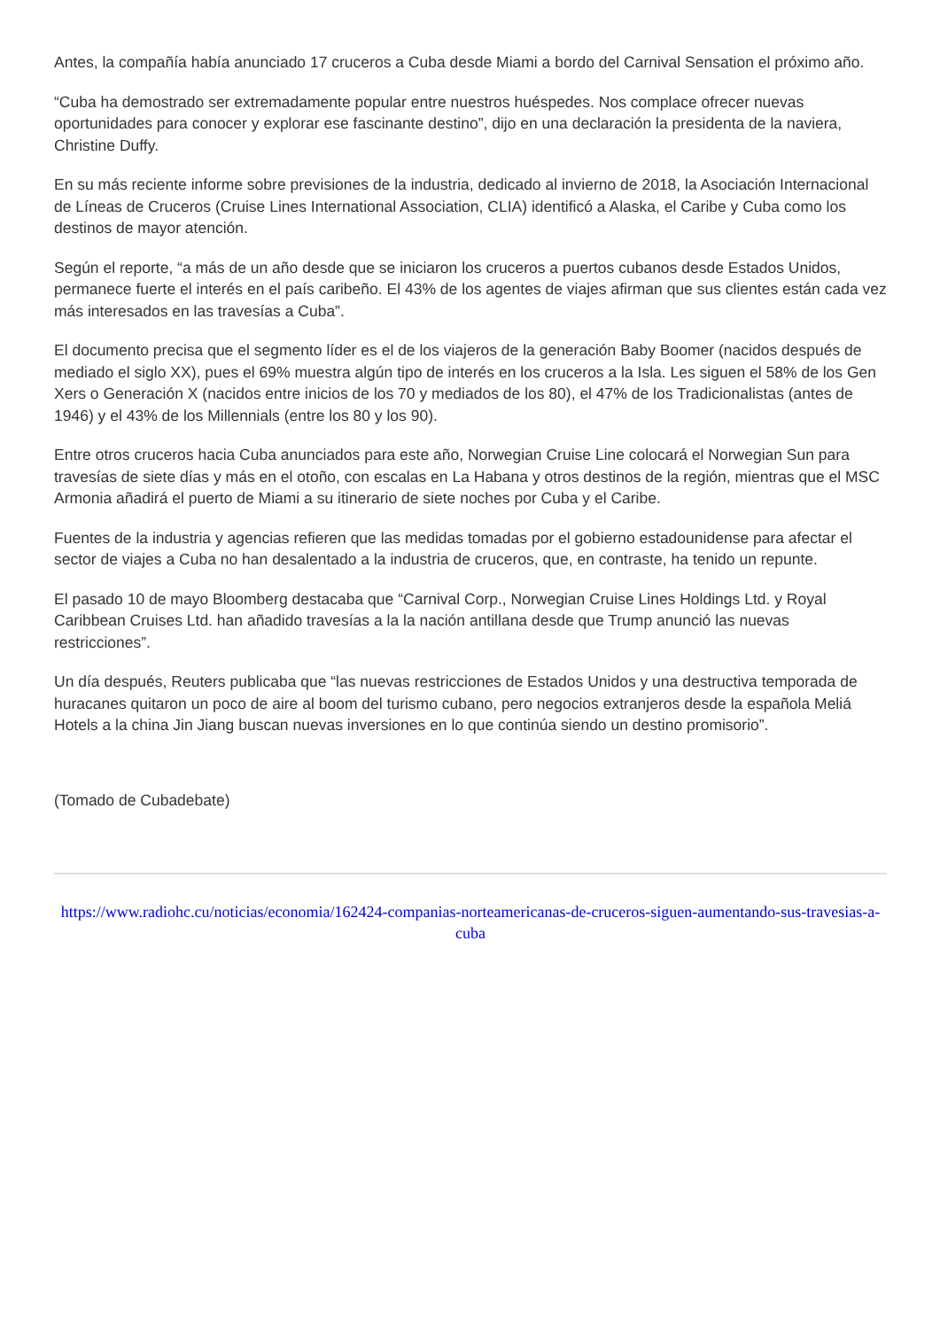Antes, la compañía había anunciado 17 cruceros a Cuba desde Miami a bordo del Carnival Sensation el próximo año.
“Cuba ha demostrado ser extremadamente popular entre nuestros huéspedes. Nos complace ofrecer nuevas oportunidades para conocer y explorar ese fascinante destino”, dijo en una declaración la presidenta de la naviera, Christine Duffy.
En su más reciente informe sobre previsiones de la industria, dedicado al invierno de 2018, la Asociación Internacional de Líneas de Cruceros (Cruise Lines International Association, CLIA) identificó a Alaska, el Caribe y Cuba como los destinos de mayor atención.
Según el reporte, “a más de un año desde que se iniciaron los cruceros a puertos cubanos desde Estados Unidos, permanece fuerte el interés en el país caribeño. El 43% de los agentes de viajes afirman que sus clientes están cada vez más interesados en las travesías a Cuba”.
El documento precisa que el segmento líder es el de los viajeros de la generación Baby Boomer (nacidos después de mediado el siglo XX), pues el 69% muestra algún tipo de interés en los cruceros a la Isla. Les siguen el 58% de los Gen Xers o Generación X (nacidos entre inicios de los 70 y mediados de los 80), el 47% de los Tradicionalistas (antes de 1946) y el 43% de los Millennials (entre los 80 y los 90).
Entre otros cruceros hacia Cuba anunciados para este año, Norwegian Cruise Line colocará el Norwegian Sun para travesías de siete días y más en el otoño, con escalas en La Habana y otros destinos de la región, mientras que el MSC Armonia añadirá el puerto de Miami a su itinerario de siete noches por Cuba y el Caribe.
Fuentes de la industria y agencias refieren que las medidas tomadas por el gobierno estadounidense para afectar el sector de viajes a Cuba no han desalentado a la industria de cruceros, que, en contraste, ha tenido un repunte.
El pasado 10 de mayo Bloomberg destacaba que “Carnival Corp., Norwegian Cruise Lines Holdings Ltd. y Royal Caribbean Cruises Ltd. han añadido travesías a la la nación antillana desde que Trump anunció las nuevas restricciones”.
Un día después, Reuters publicaba que “las nuevas restricciones de Estados Unidos y una destructiva temporada de huracanes quitaron un poco de aire al boom del turismo cubano, pero negocios extranjeros desde la española Meliá Hotels a la china Jin Jiang buscan nuevas inversiones en lo que continúa siendo un destino promisorio”.
(Tomado de Cubadebate)
https://www.radiohc.cu/noticias/economia/162424-companias-norteamericanas-de-cruceros-siguen-aumentando-sus-travesias-a-cuba